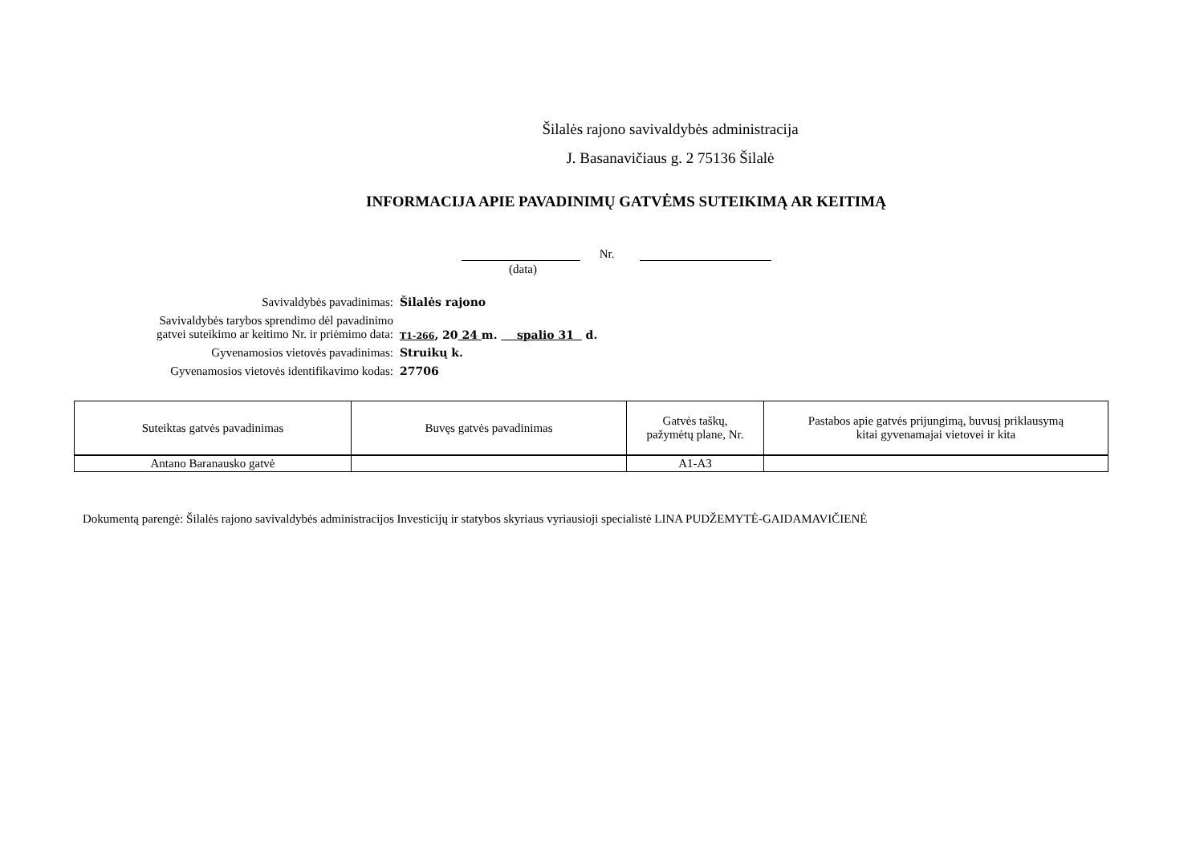Šilalės rajono savivaldybės administracija
J. Basanavičiaus g. 2 75136 Šilalė
INFORMACIJA APIE PAVADINIMŲ GATVĖMS SUTEIKIMĄ AR KEITIMĄ
Nr.
(data)
Savivaldybės pavadinimas: Šilalės rajono
Savivaldybės tarybos sprendimo dėl pavadinimo
gatvei suteikimo ar keitimo Nr. ir priėmimo data:
T1-266, 20 24 m. spalio 31 d.
Gyvenamosios vietovės pavadinimas: Struikų k.
Gyvenamosios vietovės identifikavimo kodas: 27706
| Suteiktas gatvės pavadinimas | Buvęs gatvės pavadinimas | Gatvės taškų, pažymėtų plane, Nr. | Pastabos apie gatvės prijungimą, buvusį priklausymą kitai gyvenamajai vietovei ir kita |
| --- | --- | --- | --- |
| Antano Baranausko gatvė | | A1-A3 | |
Dokumentą parengė: Šilalės rajono savivaldybės administracijos Investicijų ir statybos skyriaus vyriausioji specialistė LINA PUDŽEMYTĖ-GAIDAMAVIČIENĖ